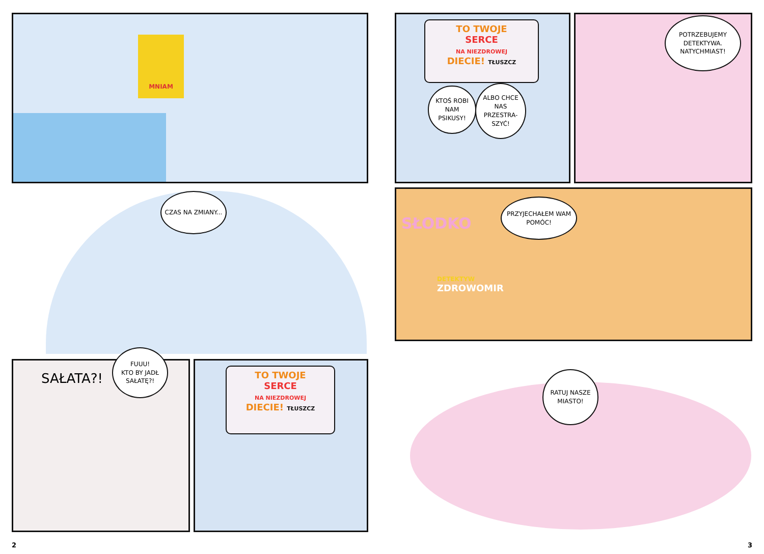MNIAM
CZAS NA ZMIANY...
SAŁATA?!
FUUU!
KTO BY JADŁ SAŁATĘ?!
TO TWOJE
SERCE
NA NIEZDROWEJ
DIECIE! TŁUSZCZ
2
TO TWOJE
SERCE
NA NIEZDROWEJ
DIECIE! TŁUSZCZ
KTOŚ ROBI NAM PSIKUSY!
ALBO CHCE NAS PRZESTRA-SZYĆ!
POTRZEBUJEMY DETEKTYWA. NATYCHMIAST!
SŁODKO
PRZYJECHAŁEM WAM POMÓC!
DETEKTYW
ZDROWOMIR
RATUJ NASZE MIASTO!
3